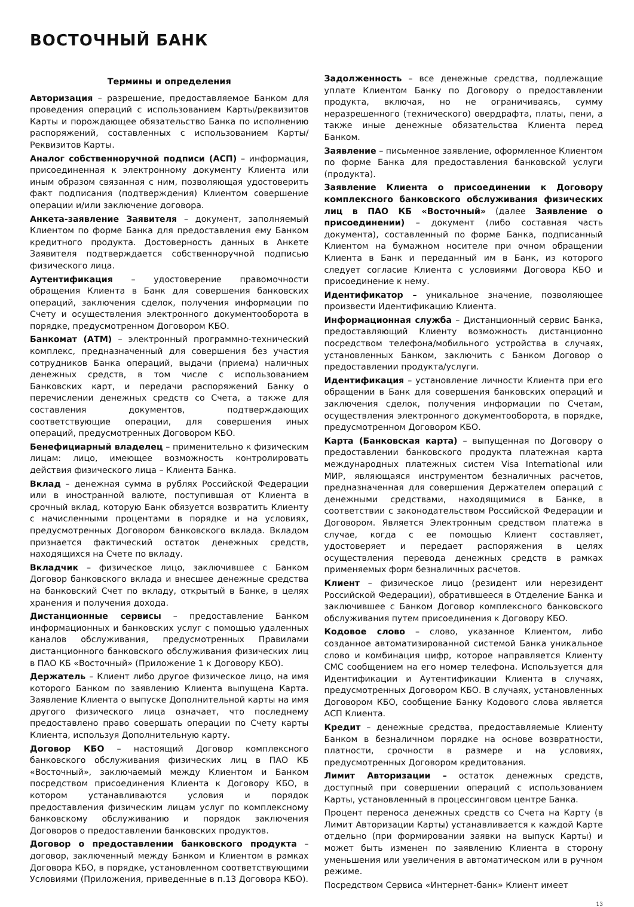ВОСТОЧНЫЙ БАНК
Термины и определения
Авторизация – разрешение, предоставляемое Банком для проведения операций с использованием Карты/реквизитов Карты и порождающее обязательство Банка по исполнению распоряжений, составленных с использованием Карты/Реквизитов Карты.
Аналог собственноручной подписи (АСП) – информация, присоединенная к электронному документу Клиента или иным образом связанная с ним, позволяющая удостоверить факт подписания (подтверждения) Клиентом совершение операции и/или заключение договора.
Анкета-заявление Заявителя – документ, заполняемый Клиентом по форме Банка для предоставления ему Банком кредитного продукта. Достоверность данных в Анкете Заявителя подтверждается собственноручной подписью физического лица.
Аутентификация – удостоверение правомочности обращения Клиента в Банк для совершения банковских операций, заключения сделок, получения информации по Счету и осуществления электронного документооборота в порядке, предусмотренном Договором КБО.
Банкомат (АТМ) – электронный программно-технический комплекс, предназначенный для совершения без участия сотрудников Банка операций, выдачи (приема) наличных денежных средств, в том числе с использованием Банковских карт, и передачи распоряжений Банку о перечислении денежных средств со Счета, а также для составления документов, подтверждающих соответствующие операции, для совершения иных операций, предусмотренных Договором КБО.
Бенефициарный владелец – применительно к физическим лицам: лицо, имеющее возможность контролировать действия физического лица – Клиента Банка.
Вклад – денежная сумма в рублях Российской Федерации или в иностранной валюте, поступившая от Клиента в срочный вклад, которую Банк обязуется возвратить Клиенту с начисленными процентами в порядке и на условиях, предусмотренных Договором банковского вклада. Вкладом признается фактический остаток денежных средств, находящихся на Счете по вкладу.
Вкладчик – физическое лицо, заключившее с Банком Договор банковского вклада и внесшее денежные средства на банковский Счет по вкладу, открытый в Банке, в целях хранения и получения дохода.
Дистанционные сервисы – предоставление Банком информационных и банковских услуг с помощью удаленных каналов обслуживания, предусмотренных Правилами дистанционного банковского обслуживания физических лиц в ПАО КБ «Восточный» (Приложение 1 к Договору КБО).
Держатель – Клиент либо другое физическое лицо, на имя которого Банком по заявлению Клиента выпущена Карта. Заявление Клиента о выпуске Дополнительной карты на имя другого физического лица означает, что последнему предоставлено право совершать операции по Счету карты Клиента, используя Дополнительную карту.
Договор КБО – настоящий Договор комплексного банковского обслуживания физических лиц в ПАО КБ «Восточный», заключаемый между Клиентом и Банком посредством присоединения Клиента к Договору КБО, в котором устанавливаются условия и порядок предоставления физическим лицам услуг по комплексному банковскому обслуживанию и порядок заключения Договоров о предоставлении банковских продуктов.
Договор о предоставлении банковского продукта – договор, заключенный между Банком и Клиентом в рамках Договора КБО, в порядке, установленном соответствующими Условиями (Приложения, приведенные в п.13 Договора КБО).
Задолженность – все денежные средства, подлежащие уплате Клиентом Банку по Договору о предоставлении продукта, включая, но не ограничиваясь, сумму неразрешенного (технического) овердрафта, платы, пени, а также иные денежные обязательства Клиента перед Банком.
Заявление – письменное заявление, оформленное Клиентом по форме Банка для предоставления банковской услуги (продукта).
Заявление Клиента о присоединении к Договору комплексного банковского обслуживания физических лиц в ПАО КБ «Восточный» (далее Заявление о присоединении) – документ (либо составная часть документа), составленный по форме Банка, подписанный Клиентом на бумажном носителе при очном обращении Клиента в Банк и переданный им в Банк, из которого следует согласие Клиента с условиями Договора КБО и присоединение к нему.
Идентификатор – уникальное значение, позволяющее произвести Идентификацию Клиента.
Информационная служба – Дистанционный сервис Банка, предоставляющий Клиенту возможность дистанционно посредством телефона/мобильного устройства в случаях, установленных Банком, заключить с Банком Договор о предоставлении продукта/услуги.
Идентификация – установление личности Клиента при его обращении в Банк для совершения банковских операций и заключения сделок, получения информации по Счетам, осуществления электронного документооборота, в порядке, предусмотренном Договором КБО.
Карта (Банковская карта) – выпущенная по Договору о предоставлении банковского продукта платежная карта международных платежных систем Visa International или МИР, являющаяся инструментом безналичных расчетов, предназначенная для совершения Держателем операций с денежными средствами, находящимися в Банке, в соответствии с законодательством Российской Федерации и Договором. Является Электронным средством платежа в случае, когда с ее помощью Клиент составляет, удостоверяет и передает распоряжения в целях осуществления перевода денежных средств в рамках применяемых форм безналичных расчетов.
Клиент – физическое лицо (резидент или нерезидент Российской Федерации), обратившееся в Отделение Банка и заключившее с Банком Договор комплексного банковского обслуживания путем присоединения к Договору КБО.
Кодовое слово – слово, указанное Клиентом, либо созданное автоматизированной системой Банка уникальное слово и комбинация цифр, которое направляется Клиенту СМС сообщением на его номер телефона. Используется для Идентификации и Аутентификации Клиента в случаях, предусмотренных Договором КБО. В случаях, установленных Договором КБО, сообщение Банку Кодового слова является АСП Клиента.
Кредит – денежные средства, предоставляемые Клиенту Банком в безналичном порядке на основе возвратности, платности, срочности в размере и на условиях, предусмотренных Договором кредитования.
Лимит Авторизации – остаток денежных средств, доступный при совершении операций с использованием Карты, установленный в процессинговом центре Банка.
Процент переноса денежных средств со Счета на Карту (в Лимит Авторизации Карты) устанавливается к каждой Карте отдельно (при формировании заявки на выпуск Карты) и может быть изменен по заявлению Клиента в сторону уменьшения или увеличения в автоматическом или в ручном режиме.
Посредством Сервиса «Интернет-банк» Клиент имеет
13